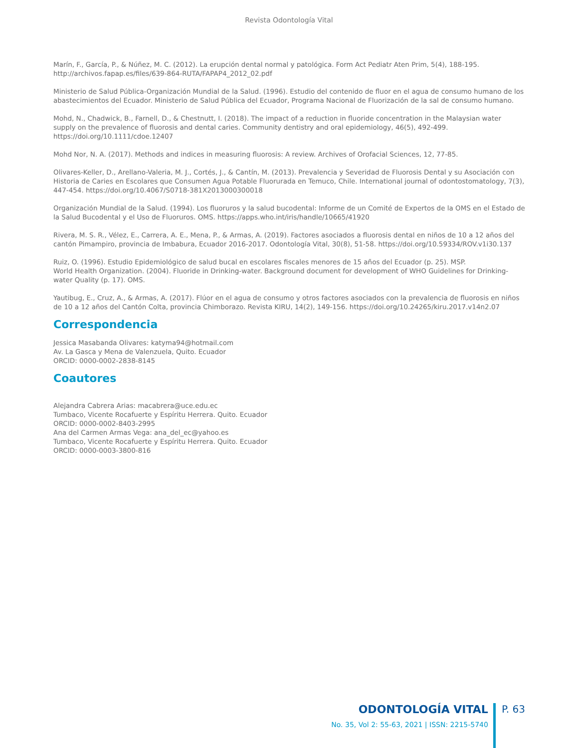Revista Odontología Vital
Marín, F., García, P., & Núñez, M. C. (2012). La erupción dental normal y patológica. Form Act Pediatr Aten Prim, 5(4), 188-195. http://archivos.fapap.es/files/639-864-RUTA/FAPAP4_2012_02.pdf
Ministerio de Salud Pública-Organización Mundial de la Salud. (1996). Estudio del contenido de fluor en el agua de consumo humano de los abastecimientos del Ecuador. Ministerio de Salud Pública del Ecuador, Programa Nacional de Fluorización de la sal de consumo humano.
Mohd, N., Chadwick, B., Farnell, D., & Chestnutt, I. (2018). The impact of a reduction in fluoride concentration in the Malaysian water supply on the prevalence of fluorosis and dental caries. Community dentistry and oral epidemiology, 46(5), 492-499. https://doi.org/10.1111/cdoe.12407
Mohd Nor, N. A. (2017). Methods and indices in measuring fluorosis: A review. Archives of Orofacial Sciences, 12, 77-85.
Olivares-Keller, D., Arellano-Valeria, M. J., Cortés, J., & Cantín, M. (2013). Prevalencia y Severidad de Fluorosis Dental y su Asociación con Historia de Caries en Escolares que Consumen Agua Potable Fluorurada en Temuco, Chile. International journal of odontostomatology, 7(3), 447-454. https://doi.org/10.4067/S0718-381X2013000300018
Organización Mundial de la Salud. (1994). Los fluoruros y la salud bucodental: Informe de un Comité de Expertos de la OMS en el Estado de la Salud Bucodental y el Uso de Fluoruros. OMS. https://apps.who.int/iris/handle/10665/41920
Rivera, M. S. R., Vélez, E., Carrera, A. E., Mena, P., & Armas, A. (2019). Factores asociados a fluorosis dental en niños de 10 a 12 años del cantón Pimampiro, provincia de Imbabura, Ecuador 2016-2017. Odontología Vital, 30(8), 51-58. https://doi.org/10.59334/ROV.v1i30.137
Ruiz, O. (1996). Estudio Epidemiológico de salud bucal en escolares fiscales menores de 15 años del Ecuador (p. 25). MSP.
World Health Organization. (2004). Fluoride in Drinking-water. Background document for development of WHO Guidelines for Drinking-water Quality (p. 17). OMS.
Yautibug, E., Cruz, A., & Armas, A. (2017). Flúor en el agua de consumo y otros factores asociados con la prevalencia de fluorosis en niños de 10 a 12 años del Cantón Colta, provincia Chimborazo. Revista KIRU, 14(2), 149-156. https://doi.org/10.24265/kiru.2017.v14n2.07
Correspondencia
Jessica Masabanda Olivares: katyma94@hotmail.com
Av. La Gasca y Mena de Valenzuela, Quito. Ecuador
ORCID: 0000-0002-2838-8145
Coautores
Alejandra Cabrera Arias: macabrera@uce.edu.ec
Tumbaco, Vicente Rocafuerte y Espíritu Herrera. Quito. Ecuador
ORCID: 0000-0002-8403-2995
Ana del Carmen Armas Vega: ana_del_ec@yahoo.es
Tumbaco, Vicente Rocafuerte y Espíritu Herrera. Quito. Ecuador
ORCID: 0000-0003-3800-816
ODONTOLOGÍA VITAL
No. 35, Vol 2: 55-63, 2021 | ISSN: 2215-5740
P. 63